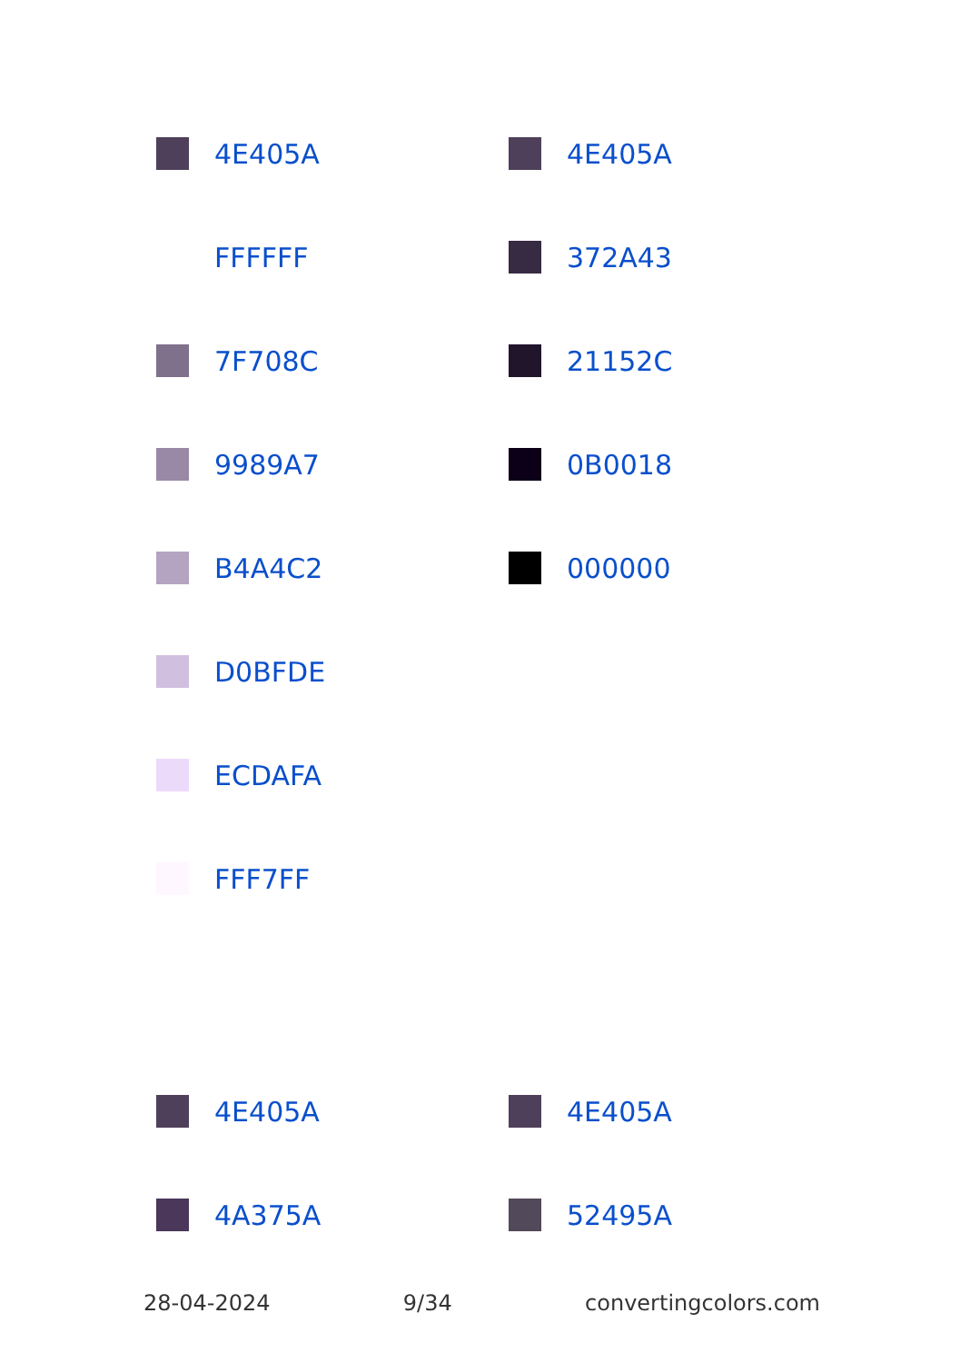4E405A
4E405A
FFFFFF
372A43
7F708C
21152C
9989A7
0B0018
B4A4C2
000000
D0BFDE
ECDAFA
FFF7FF
4E405A
4E405A
4A375A
52495A
28-04-2024 9/34 convertingcolors.com